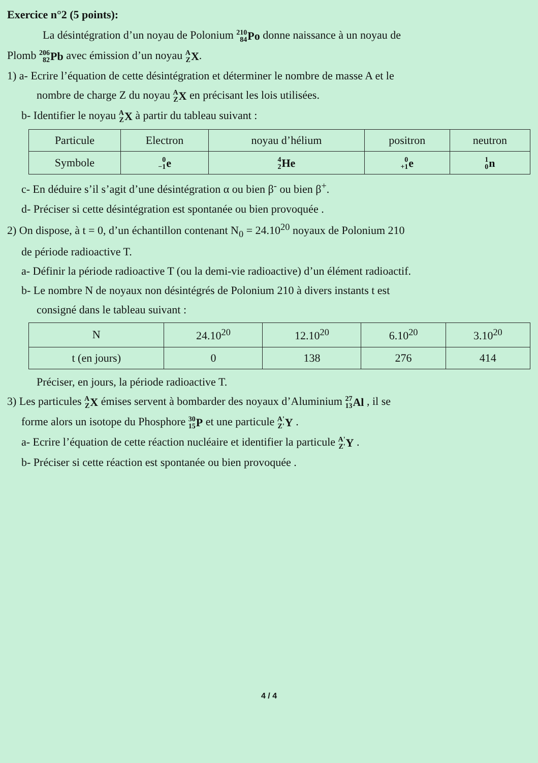Exercice n°2 (5 points):
La désintégration d’un noyau de Polonium 210 84 Po donne naissance à un noyau de
Plomb 206 82 Pb avec émission d’un noyau A Z X.
1) a- Ecrire l’équation de cette désintégration et déterminer le nombre de masse A et le
nombre de charge Z du noyau A Z X en précisant les lois utilisées.
b- Identifier le noyau A Z X à partir du tableau suivant :
| Particule | Electron | noyau d’hélium | positron | neutron |
| --- | --- | --- | --- | --- |
| Symbole | 0 −1 e | 4 2 He | 0 +1 e | 1 0 n |
c- En déduire s’il s’agit d’une désintégration α ou bien β<sup>-</sup> ou bien β<sup>+</sup>.
d- Préciser si cette désintégration est spontanée ou bien provoquée .
2) On dispose, à t = 0, d’un échantillon contenant N<sub>0</sub> = 24.10<sup>20</sup> noyaux de Polonium 210
de période radioactive T.
a- Définir la période radioactive T (ou la demi-vie radioactive) d’un élément radioactif.
b- Le nombre N de noyaux non désintégrés de Polonium 210 à divers instants t est
consigné dans le tableau suivant :
| N | 24.10<sup>20</sup> | 12.10<sup>20</sup> | 6.10<sup>20</sup> | 3.10<sup>20</sup> |
| t (en jours) | 0 | 138 | 276 | 414 |
Préciser, en jours, la période radioactive T.
3) Les particules A Z X émises servent à bombarder des noyaux d’Aluminium 27 13 Al , il se
forme alors un isotope du Phosphore 30 15 P et une particule A' Z' Y .
a- Ecrire l’équation de cette réaction nucléaire et identifier la particule A' Z' Y .
b- Préciser si cette réaction est spontanée ou bien provoquée .
4 / 4